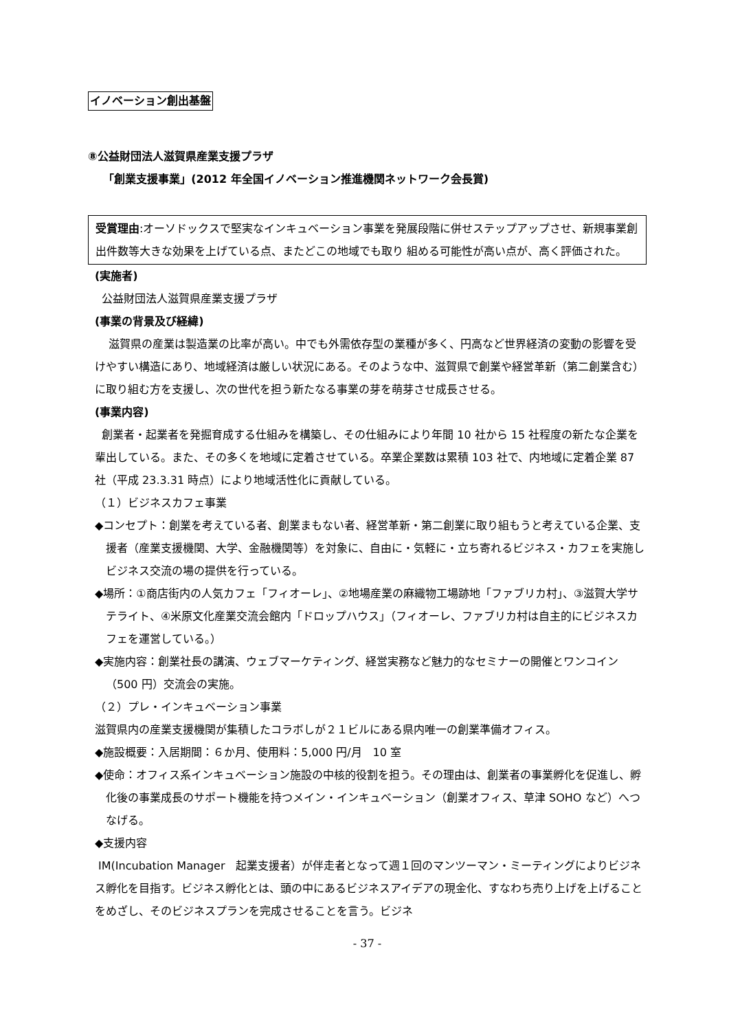イノベーション創出基盤
⑧公益財団法人滋賀県産業支援プラザ
「創業支援事業」(2012 年全国イノベーション推進機関ネットワーク会長賞)
受賞理由:オーソドックスで堅実なインキュベーション事業を発展段階に併せステップアップさせ、新規事業創出件数等大きな効果を上げている点、またどこの地域でも取り 組める可能性が高い点が、高く評価された。
(実施者)
公益財団法人滋賀県産業支援プラザ
(事業の背景及び経緯)
滋賀県の産業は製造業の比率が高い。中でも外需依存型の業種が多く、円高など世界経済の変動の影響を受けやすい構造にあり、地域経済は厳しい状況にある。そのような中、滋賀県で創業や経営革新（第二創業含む）に取り組む方を支援し、次の世代を担う新たなる事業の芽を萌芽させ成長させる。
(事業内容)
創業者・起業者を発掘育成する仕組みを構築し、その仕組みにより年間 10 社から 15 社程度の新たな企業を輩出している。また、その多くを地域に定着させている。卒業企業数は累積 103 社で、内地域に定着企業 87 社（平成 23.3.31 時点）により地域活性化に貢献している。
（１）ビジネスカフェ事業
◆コンセプト：創業を考えている者、創業まもない者、経営革新・第二創業に取り組もうと考えている企業、支援者（産業支援機関、大学、金融機関等）を対象に、自由に・気軽に・立ち寄れるビジネス・カフェを実施しビジネス交流の場の提供を行っている。
◆場所：①商店街内の人気カフェ「フィオーレ」、②地場産業の麻織物工場跡地「ファブリカ村」、③滋賀大学サテライト、④米原文化産業交流会館内「ドロップハウス」（フィオーレ、ファブリカ村は自主的にビジネスカフェを運営している。）
◆実施内容：創業社長の講演、ウェブマーケティング、経営実務など魅力的なセミナーの開催とワンコイン（500 円）交流会の実施。
（２）プレ・インキュベーション事業
滋賀県内の産業支援機関が集積したコラボしが２１ビルにある県内唯一の創業準備オフィス。
◆施設概要：入居期間：６か月、使用料：5,000 円/月　10 室
◆使命：オフィス系インキュベーション施設の中核的役割を担う。その理由は、創業者の事業孵化を促進し、孵化後の事業成長のサポート機能を持つメイン・インキュベーション（創業オフィス、草津 SOHO など）へつなげる。
◆支援内容
IM(Incubation Manager　起業支援者）が伴走者となって週１回のマンツーマン・ミーティングによりビジネス孵化を目指す。ビジネス孵化とは、頭の中にあるビジネスアイデアの現金化、すなわち売り上げを上げることをめざし、そのビジネスプランを完成させることを言う。ビジネ
- 37 -